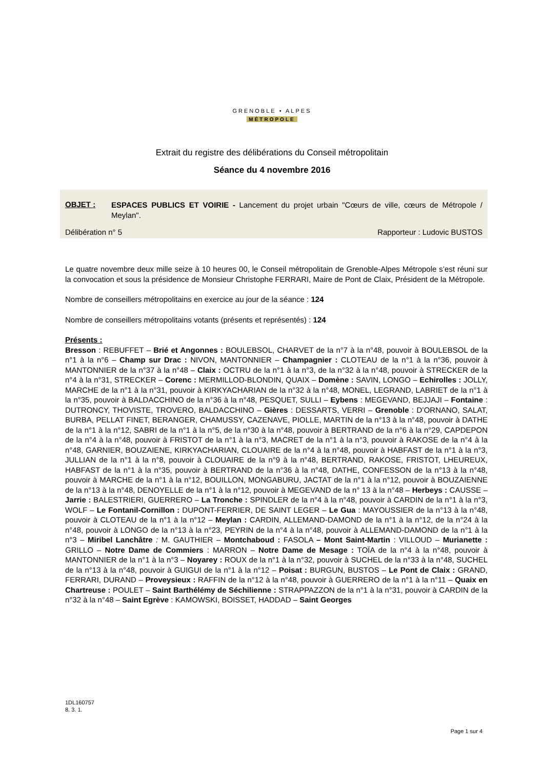GRENOBLE • ALPES
MÉTROPOLE
Extrait du registre des délibérations du Conseil métropolitain
Séance du 4 novembre 2016
OBJET :
ESPACES PUBLICS ET VOIRIE - Lancement du projet urbain "Cœurs de ville, cœurs de Métropole / Meylan".
Délibération n° 5 Rapporteur : Ludovic BUSTOS
Le quatre novembre deux mille seize à 10 heures 00, le Conseil métropolitain de Grenoble-Alpes Métropole s’est réuni sur la convocation et sous la présidence de Monsieur Christophe FERRARI, Maire de Pont de Claix, Président de la Métropole.
Nombre de conseillers métropolitains en exercice au jour de la séance : 124
Nombre de conseillers métropolitains votants (présents et représentés) : 124
Présents :
Bresson : REBUFFET – Brié et Angonnes : BOULEBSOL, CHARVET de la n°7 à la n°48, pouvoir à BOULEBSOL de la n°1 à la n°6 – Champ sur Drac : NIVON, MANTONNIER – Champagnier : CLOTEAU de la n°1 à la n°36, pouvoir à MANTONNIER de la n°37 à la n°48 – Claix : OCTRU de la n°1 à la n°3, de la n°32 à la n°48, pouvoir à STRECKER de la n°4 à la n°31, STRECKER – Corenc : MERMILLOD-BLONDIN, QUAIX – Domène : SAVIN, LONGO – Echirolles : JOLLY, MARCHE de la n°1 à la n°31, pouvoir à KIRKYACHARIAN de la n°32 à la n°48, MONEL, LEGRAND, LABRIET de la n°1 à la n°35, pouvoir à BALDACCHINO de la n°36 à la n°48, PESQUET, SULLI – Eybens : MEGEVAND, BEJJAJI – Fontaine : DUTRONCY, THOVISTE, TROVERO, BALDACCHINO – Gières : DESSARTS, VERRI – Grenoble : D’ORNANO, SALAT, BURBA, PELLAT FINET, BERANGER, CHAMUSSY, CAZENAVE, PIOLLE, MARTIN de la n°13 à la n°48, pouvoir à DATHE de la n°1 à la n°12, SABRI de la n°1 à la n°5, de la n°30 à la n°48, pouvoir à BERTRAND de la n°6 à la n°29, CAPDEPON de la n°4 à la n°48, pouvoir à FRISTOT de la n°1 à la n°3, MACRET de la n°1 à la n°3, pouvoir à RAKOSE de la n°4 à la n°48, GARNIER, BOUZAIENE, KIRKYACHARIAN, CLOUAIRE de la n°4 à la n°48, pouvoir à HABFAST de la n°1 à la n°3, JULLIAN de la n°1 à la n°8, pouvoir à CLOUAIRE de la n°9 à la n°48, BERTRAND, RAKOSE, FRISTOT, LHEUREUX, HABFAST de la n°1 à la n°35, pouvoir à BERTRAND de la n°36 à la n°48, DATHE, CONFESSON de la n°13 à la n°48, pouvoir à MARCHE de la n°1 à la n°12, BOUILLON, MONGABURU, JACTAT de la n°1 à la n°12, pouvoir à BOUZAIENNE de la n°13 à la n°48, DENOYELLE de la n°1 à la n°12, pouvoir à MEGEVAND de la n° 13 à la n°48 – Herbeys : CAUSSE – Jarrie : BALESTRIERI, GUERRERO – La Tronche : SPINDLER de la n°4 à la n°48, pouvoir à CARDIN de la n°1 à la n°3, WOLF – Le Fontanil-Cornillon : DUPONT-FERRIER, DE SAINT LEGER – Le Gua : MAYOUSSIER de la n°13 à la n°48, pouvoir à CLOTEAU de la n°1 à la n°12 – Meylan : CARDIN, ALLEMAND-DAMOND de la n°1 à la n°12, de la n°24 à la n°48, pouvoir à LONGO de la n°13 à la n°23, PEYRIN de la n°4 à la n°48, pouvoir à ALLEMAND-DAMOND de la n°1 à la n°3 – Miribel Lanchâtre : M. GAUTHIER – Montchaboud : FASOLA – Mont Saint-Martin : VILLOUD – Murianette : GRILLO – Notre Dame de Commiers : MARRON – Notre Dame de Mesage : TOÏA de la n°4 à la n°48, pouvoir à MANTONNIER de la n°1 à la n°3 – Noyarey : ROUX de la n°1 à la n°32, pouvoir à SUCHEL de la n°33 à la n°48, SUCHEL de la n°13 à la n°48, pouvoir à GUIGUI de la n°1 à la n°12 – Poisat : BURGUN, BUSTOS – Le Pont de Claix : GRAND, FERRARI, DURAND – Proveysieux : RAFFIN de la n°12 à la n°48, pouvoir à GUERRERO de la n°1 à la n°11 – Quaix en Chartreuse : POULET – Saint Barthélémy de Séchilienne : STRAPPAZZON de la n°1 à la n°31, pouvoir à CARDIN de la n°32 à la n°48 – Saint Egrève : KAMOWSKI, BOISSET, HADDAD – Saint Georges
1DL160757
8. 3. 1.
Page 1 sur 4